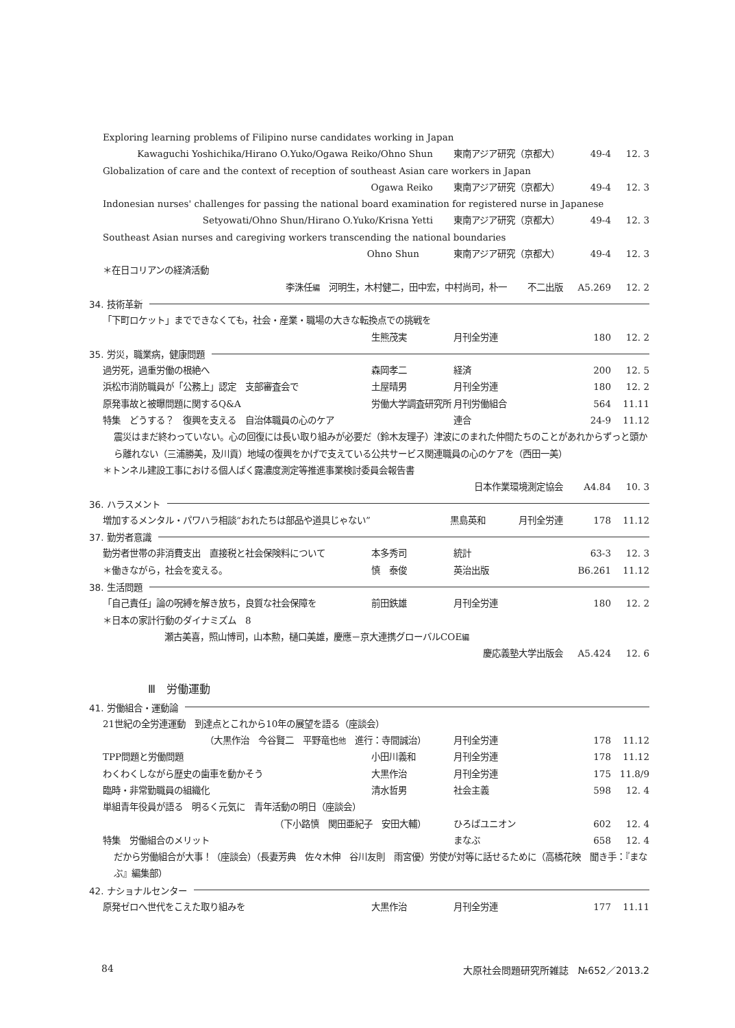Exploring learning problems of Filipino nurse candidates working in Japan
Kawaguchi Yoshichika/Hirano O.Yuko/Ogawa Reiko/Ohno Shun 東南アジア研究（京都大） 49-4 12. 3
Globalization of care and the context of reception of southeast Asian care workers in Japan
Ogawa Reiko 東南アジア研究（京都大） 49-4 12. 3
Indonesian nurses' challenges for passing the national board examination for registered nurse in Japanese
Setyowati/Ohno Shun/Hirano O.Yuko/Krisna Yetti 東南アジア研究（京都大） 49-4 12. 3
Southeast Asian nurses and caregiving workers transcending the national boundaries
Ohno Shun 東南アジア研究（京都大） 49-4 12. 3
＊在日コリアンの経済活動
李洙任編　河明生，木村健二，田中宏，中村尚司，朴一 不二出版 A5.269 12. 2
34. 技術革新
「下町ロケット」までできなくても，社会・産業・職場の大きな転換点での挑戦を
生熊茂実 月刊全労連 180 12. 2
35. 労災，職業病，健康問題
過労死，過重労働の根絶へ 森岡孝二 経済 200 12. 5
浜松市消防職員が「公務上」認定　支部審査会で
土屋晴男 月刊全労連 180 12. 2
原発事故と被曝問題に関するQ&A 労働大学調査研究所 月刊労働組合 564 11.11
特集　どうする？　復興を支える　自治体職員の心のケア
連合 24-9 11.12
震災はまだ終わっていない。心の回復には長い取り組みが必要だ（鈴木友理子）津波にのまれた仲間たちのことがあれからずっと頭から離れない（三浦勝美，及川貢）地域の復興をかげで支えている公共サービス関連職員の心のケアを（西田一美）
＊トンネル建設工事における個人ばく露濃度測定等推進事業検討委員会報告書
日本作業環境測定協会 A4.84 10. 3
36. ハラスメント
増加するメンタル・パワハラ相談“おれたちは部品や道具じゃない”
黒島英和 月刊全労連 178 11.12
37. 勤労者意識
勤労者世帯の非消費支出　直接税と社会保険料について
本多秀司 統計 63-3 12. 3
＊働きながら，社会を変える。 慎　泰俊 英治出版 B6.261 11.12
38. 生活問題
「自己責任」論の呪縛を解き放ち，良質な社会保障を
前田鉄雄 月刊全労連 180 12. 2
＊日本の家計行動のダイナミズム　8
瀬古美喜，照山博司，山本勲，樋口美雄，慶應－京大連携グローバルCOE編
慶応義塾大学出版会 A5.424 12. 6
Ⅲ　労働運動
41. 労働組合・運動論
21世紀の全労連運動　到達点とこれから10年の展望を語る（座談会）
（大黒作治　今谷賢二　平野竜也他　進行：寺間誠治） 月刊全労連 178 11.12
TPP問題と労働問題 小田川義和 月刊全労連 178 11.12
わくわくしながら歴史の歯車を動かそう 大黒作治 月刊全労連 175 11.8/9
臨時・非常勤職員の組織化 清水哲男 社会主義 598 12. 4
単組青年役員が語る　明るく元気に　青年活動の明日（座談会）
（下小路慎　関田亜紀子　安田大輔） ひろばユニオン 602 12. 4
特集　労働組合のメリット まなぶ 658 12. 4
だから労働組合が大事！（座談会）（長妻芳典　佐々木伸　谷川友則　雨宮優）労使が対等に話せるために（高橋花映　聞き手：『まなぶ』編集部）
42. ナショナルセンター
原発ゼロへ世代をこえた取り組みを 大黒作治 月刊全労連 177 11.11
84 大原社会問題研究所雑誌　№652／2013.2